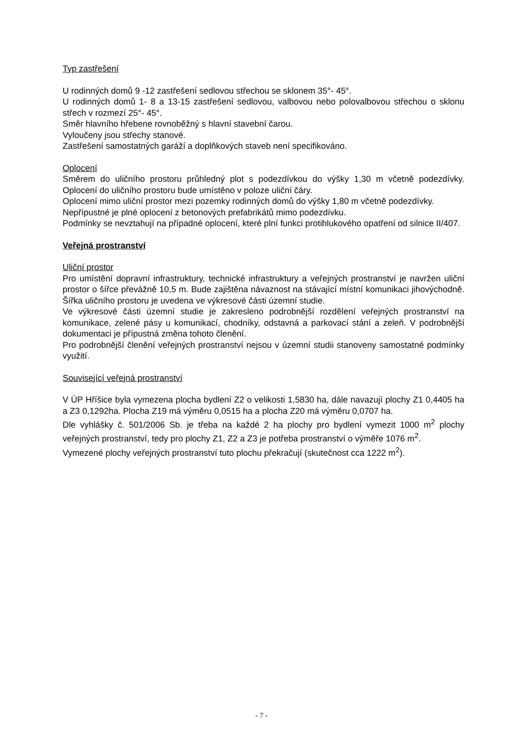Typ zastřešení
U rodinných domů 9 -12 zastřešení sedlovou střechou se sklonem 35°- 45°.
U rodinných domů 1- 8 a 13-15 zastřešení sedlovou, valbovou nebo polovalbovou střechou o sklonu střech v rozmezí 25°- 45°.
Směr hlavního hřebene rovnoběžný s hlavní stavební čarou.
Vyloučeny jsou střechy stanové.
Zastřešení samostatných garáží a doplňkových staveb není specifikováno.
Oplocení
Směrem do uličního prostoru průhledný plot s podezdívkou do výšky 1,30 m včetně podezdívky. Oplocení do uličního prostoru bude umístěno v poloze uliční čáry.
Oplocení mimo uliční prostor mezi pozemky rodinných domů do výšky 1,80 m včetně podezdívky.
Nepřípustné je plné oplocení z betonových prefabrikátů mimo podezdívku.
Podmínky se nevztahují na případné oplocení, které plní funkci protihlukového opatření od silnice II/407.
Veřejná prostranství
Uliční prostor
Pro umístění dopravní infrastruktury, technické infrastruktury a veřejných prostranství je navržen uliční prostor o šířce převážně 10,5 m. Bude zajištěna návaznost na stávající místní komunikaci jihovýchodně. Šířka uličního prostoru je uvedena ve výkresové části územní studie.
Ve výkresové části územní studie je zakresleno podrobnější rozdělení veřejných prostranství na komunikace, zelené pásy u komunikací, chodníky, odstavná a parkovací stání a zeleň. V podrobnější dokumentaci je přípustná změna tohoto členění.
Pro podrobnější členění veřejných prostranství nejsou v územní studii stanoveny samostatné podmínky využití.
Související veřejná prostranství
V ÚP Hříšice byla vymezena plocha bydlení Z2 o velikosti 1,5830 ha, dále navazují plochy Z1 0,4405 ha a Z3 0,1292ha. Plocha Z19 má výměru 0,0515 ha a plocha Z20 má výměru 0,0707 ha.
Dle vyhlášky č. 501/2006 Sb. je třeba na každé 2 ha plochy pro bydlení vymezit 1000 m<sup>2</sup> plochy veřejných prostranství, tedy pro plochy Z1, Z2 a Z3 je potřeba prostranství o výměře 1076 m<sup>2</sup>.
Vymezené plochy veřejných prostranství tuto plochu překračují (skutečnost cca 1222 m<sup>2</sup>).
- 7 -